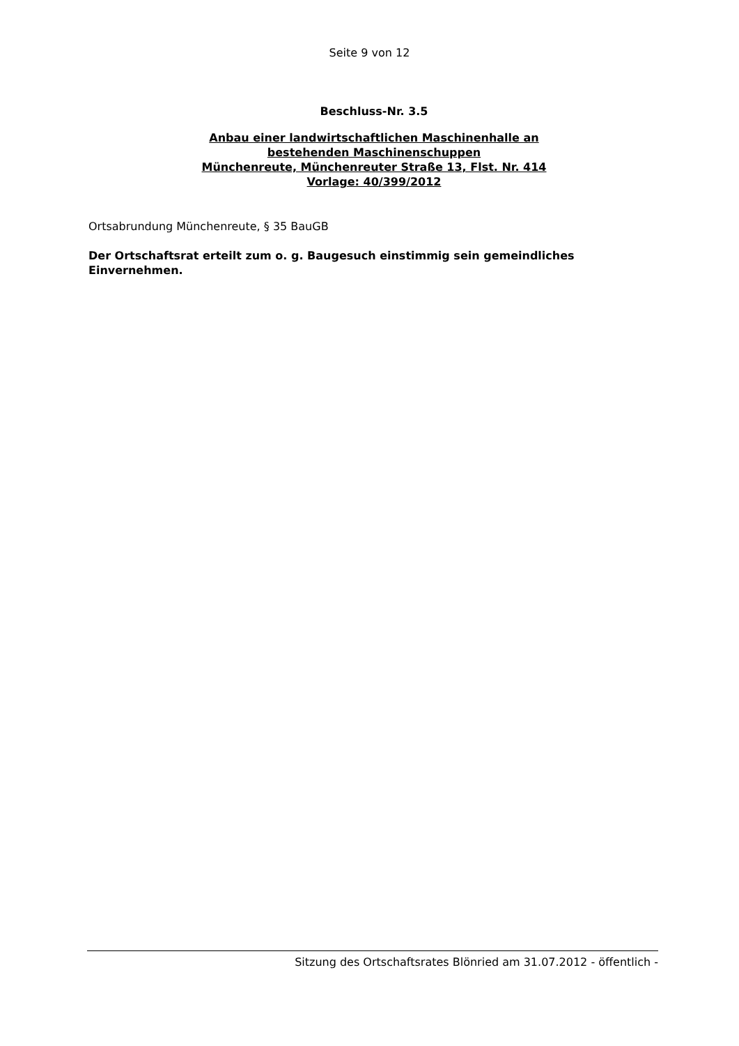Seite 9 von 12
Beschluss-Nr. 3.5
Anbau einer landwirtschaftlichen Maschinenhalle an
bestehenden Maschinenschuppen
Münchenreute, Münchenreuter Straße 13, Flst. Nr. 414
Vorlage: 40/399/2012
Ortsabrundung Münchenreute, § 35 BauGB
Der Ortschaftsrat erteilt zum o. g. Baugesuch einstimmig sein gemeindliches Einvernehmen.
Sitzung des Ortschaftsrates Blönried am 31.07.2012 - öffentlich -